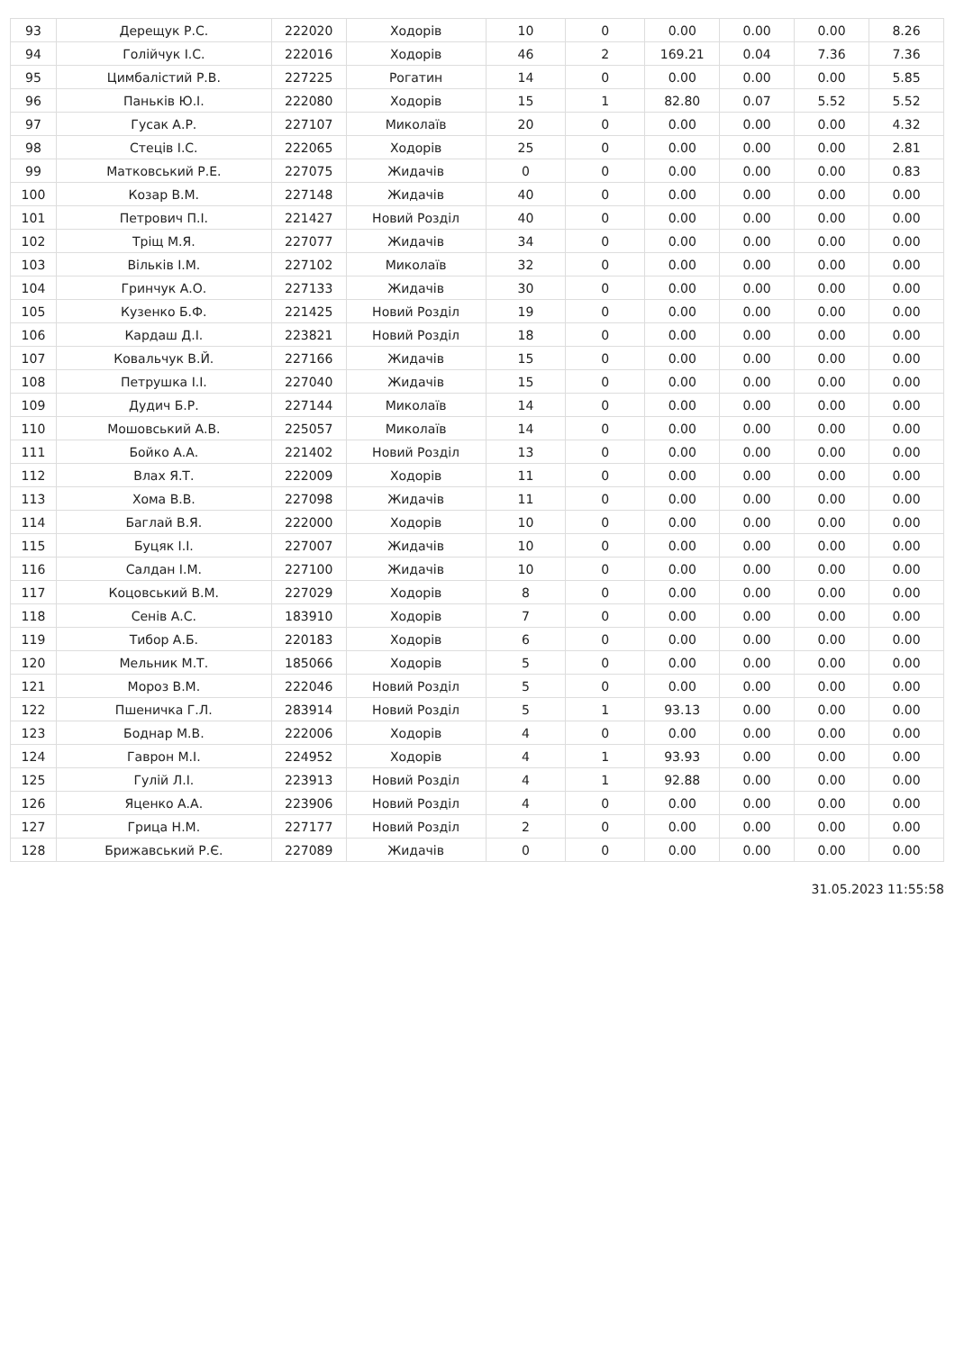| 93 | Дерещук Р.С. | 222020 | Ходорів | 10 | 0 | 0.00 | 0.00 | 0.00 | 8.26 |
| 94 | Голійчук І.С. | 222016 | Ходорів | 46 | 2 | 169.21 | 0.04 | 7.36 | 7.36 |
| 95 | Цимбалістий Р.В. | 227225 | Рогатин | 14 | 0 | 0.00 | 0.00 | 0.00 | 5.85 |
| 96 | Паньків Ю.І. | 222080 | Ходорів | 15 | 1 | 82.80 | 0.07 | 5.52 | 5.52 |
| 97 | Гусак А.Р. | 227107 | Миколаїв | 20 | 0 | 0.00 | 0.00 | 0.00 | 4.32 |
| 98 | Стеців І.С. | 222065 | Ходорів | 25 | 0 | 0.00 | 0.00 | 0.00 | 2.81 |
| 99 | Матковський Р.Е. | 227075 | Жидачів | 0 | 0 | 0.00 | 0.00 | 0.00 | 0.83 |
| 100 | Козар В.М. | 227148 | Жидачів | 40 | 0 | 0.00 | 0.00 | 0.00 | 0.00 |
| 101 | Петрович П.І. | 221427 | Новий Розділ | 40 | 0 | 0.00 | 0.00 | 0.00 | 0.00 |
| 102 | Тріщ М.Я. | 227077 | Жидачів | 34 | 0 | 0.00 | 0.00 | 0.00 | 0.00 |
| 103 | Вільків І.М. | 227102 | Миколаїв | 32 | 0 | 0.00 | 0.00 | 0.00 | 0.00 |
| 104 | Гринчук А.О. | 227133 | Жидачів | 30 | 0 | 0.00 | 0.00 | 0.00 | 0.00 |
| 105 | Кузенко Б.Ф. | 221425 | Новий Розділ | 19 | 0 | 0.00 | 0.00 | 0.00 | 0.00 |
| 106 | Кардаш Д.І. | 223821 | Новий Розділ | 18 | 0 | 0.00 | 0.00 | 0.00 | 0.00 |
| 107 | Ковальчук В.Й. | 227166 | Жидачів | 15 | 0 | 0.00 | 0.00 | 0.00 | 0.00 |
| 108 | Петрушка І.І. | 227040 | Жидачів | 15 | 0 | 0.00 | 0.00 | 0.00 | 0.00 |
| 109 | Дудич Б.Р. | 227144 | Миколаїв | 14 | 0 | 0.00 | 0.00 | 0.00 | 0.00 |
| 110 | Мошовський А.В. | 225057 | Миколаїв | 14 | 0 | 0.00 | 0.00 | 0.00 | 0.00 |
| 111 | Бойко А.А. | 221402 | Новий Розділ | 13 | 0 | 0.00 | 0.00 | 0.00 | 0.00 |
| 112 | Влах Я.Т. | 222009 | Ходорів | 11 | 0 | 0.00 | 0.00 | 0.00 | 0.00 |
| 113 | Хома В.В. | 227098 | Жидачів | 11 | 0 | 0.00 | 0.00 | 0.00 | 0.00 |
| 114 | Баглай В.Я. | 222000 | Ходорів | 10 | 0 | 0.00 | 0.00 | 0.00 | 0.00 |
| 115 | Буцяк І.І. | 227007 | Жидачів | 10 | 0 | 0.00 | 0.00 | 0.00 | 0.00 |
| 116 | Салдан І.М. | 227100 | Жидачів | 10 | 0 | 0.00 | 0.00 | 0.00 | 0.00 |
| 117 | Коцовський В.М. | 227029 | Ходорів | 8 | 0 | 0.00 | 0.00 | 0.00 | 0.00 |
| 118 | Сенів А.С. | 183910 | Ходорів | 7 | 0 | 0.00 | 0.00 | 0.00 | 0.00 |
| 119 | Тибор А.Б. | 220183 | Ходорів | 6 | 0 | 0.00 | 0.00 | 0.00 | 0.00 |
| 120 | Мельник М.Т. | 185066 | Ходорів | 5 | 0 | 0.00 | 0.00 | 0.00 | 0.00 |
| 121 | Мороз В.М. | 222046 | Новий Розділ | 5 | 0 | 0.00 | 0.00 | 0.00 | 0.00 |
| 122 | Пшеничка Г.Л. | 283914 | Новий Розділ | 5 | 1 | 93.13 | 0.00 | 0.00 | 0.00 |
| 123 | Боднар М.В. | 222006 | Ходорів | 4 | 0 | 0.00 | 0.00 | 0.00 | 0.00 |
| 124 | Гаврон М.І. | 224952 | Ходорів | 4 | 1 | 93.93 | 0.00 | 0.00 | 0.00 |
| 125 | Гулій Л.І. | 223913 | Новий Розділ | 4 | 1 | 92.88 | 0.00 | 0.00 | 0.00 |
| 126 | Яценко А.А. | 223906 | Новий Розділ | 4 | 0 | 0.00 | 0.00 | 0.00 | 0.00 |
| 127 | Грица Н.М. | 227177 | Новий Розділ | 2 | 0 | 0.00 | 0.00 | 0.00 | 0.00 |
| 128 | Брижавський Р.Є. | 227089 | Жидачів | 0 | 0 | 0.00 | 0.00 | 0.00 | 0.00 |
31.05.2023 11:55:58